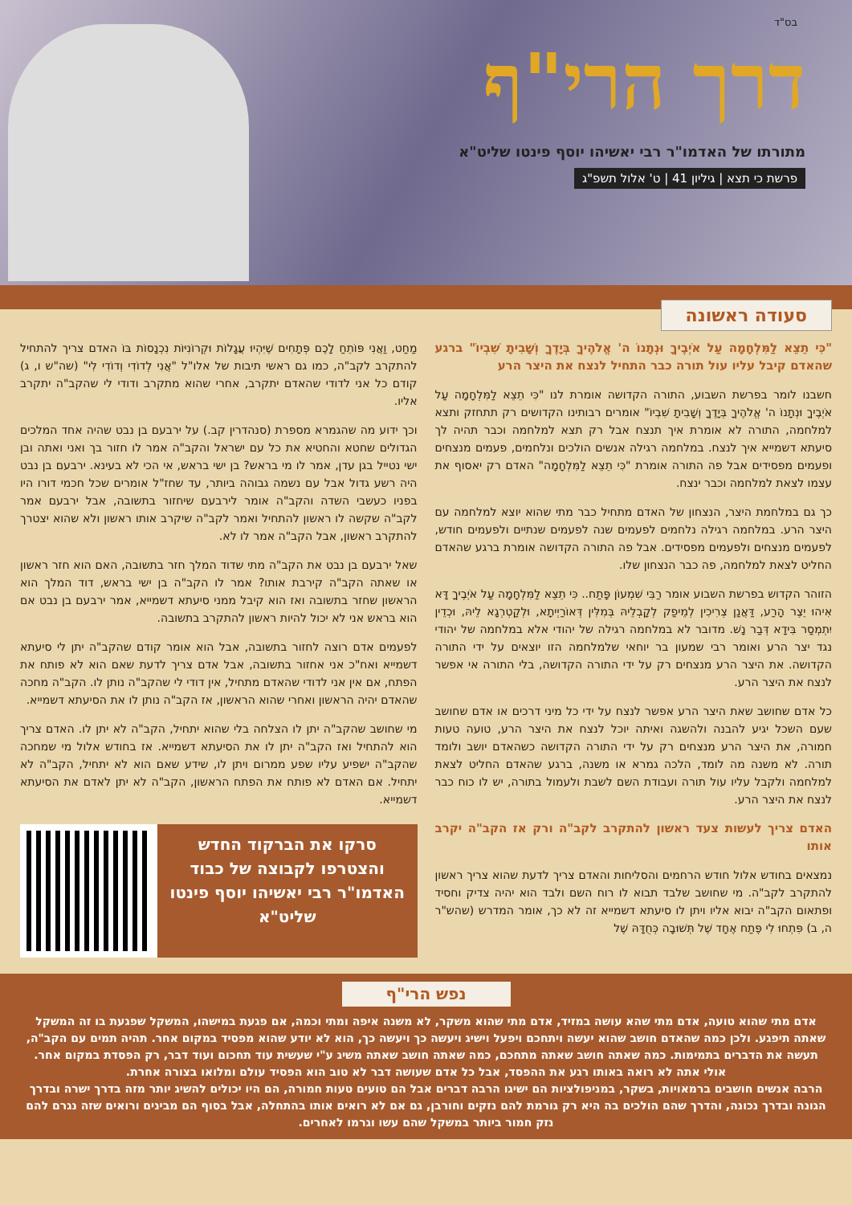בס"ד
דרך הרי"ף
מתורתו של האדמו"ר רבי יאשיהו יוסף פינטו שליט"א
פרשת כי תצא | גיליון 41 | ט' אלול תשפ"ג
סעודה ראשונה
"כִּי תֵצֵא לַמִּלְחָמָה עַל אֹיְבֶיךָ וּנְתָנוֹ ה' אֱלֹהֶיךָ בְּיָדֶךָ וְשָׁבִיתָ שִׁבְיוֹ" ברגע שהאדם קיבל עליו עול תורה כבר התחיל לנצח את היצר הרע
חשבנו לומר בפרשת השבוע, התורה הקדושה אומרת לנו "כִּי תֵצֵא לַמִּלְחָמָה עַל אֹיְבֶיךָ וּנְתָנוֹ ה' אֱלֹהֶיךָ בְּיָדֶךָ וְשָׁבִיתָ שִׁבְיוֹ" אומרים רבותינו הקדושים רק תתחזק ותצא למלחמה, התורה לא אומרת איך תנצח אבל רק תצא למלחמה וכבר תהיה לך סיעתא דשמייא איך לנצח. במלחמה רגילה אנשים הולכים ונלחמים, פעמים מנצחים ופעמים מפסידים אבל פה התורה אומרת "כִּי תֵצֵא לַמִּלְחָמָה" האדם רק יאסוף את עצמו לצאת למלחמה וכבר ינצח.
כך גם במלחמת היצר, הנצחון של האדם מתחיל כבר מתי שהוא יוצא למלחמה עם היצר הרע. במלחמה רגילה נלחמים לפעמים שנה לפעמים שנתיים ולפעמים חודש, לפעמים מנצחים ולפעמים מפסידים. אבל פה התורה הקדושה אומרת ברגע שהאדם החליט לצאת למלחמה, פה כבר הנצחון שלו.
הזוהר הקדוש בפרשת השבוע אומר רַבִּי שִׁמְעוֹן פָּתַח.. כִּי תֵצֵא לַמִּלְחָמָה עַל אֹיְבֶיךָ דָּא אִיהוּ יֵצֶר הָרַע, דַּאֲנַן צְרִיכִין לְמֵיפַק לְקָבְלֵיהּ בְּמִלִּין דְּאוֹרַיְיתָא, וּלְקַטְרְגָא לֵיהּ, וּכְדֵין יִתְמְסַר בִּידָא דְּבַר נָשׁ. מדובר לא במלחמה רגילה של יהודי אלא במלחמה של יהודי נגד יצר הרע ואומר רבי שמעון בר יוחאי שלמלחמה הזו יוצאים על ידי התורה הקדושה. את היצר הרע מנצחים רק על ידי התורה הקדושה, בלי התורה אי אפשר לנצח את היצר הרע.
כל אדם שחושב שאת היצר הרע אפשר לנצח על ידי כל מיני דרכים או אדם שחושב שעם השכל יגיע להבנה ולהשגה ואיתה יוכל לנצח את היצר הרע, טועה טעות חמורה, את היצר הרע מנצחים רק על ידי התורה הקדושה כשהאדם יושב ולומד תורה. לא משנה מה לומד, הלכה גמרא או משנה, ברגע שהאדם החליט לצאת למלחמה ולקבל עליו עול תורה ועבודת השם לשבת ולעמול בתורה, יש לו כוח כבר לנצח את היצר הרע.
האדם צריך לעשות צעד ראשון להתקרב לקב"ה ורק אז הקב"ה יקרב אותו
נמצאים בחודש אלול חודש הרחמים והסליחות והאדם צריך לדעת שהוא צריך ראשון להתקרב לקב"ה. מי שחושב שלבד תבוא לו רוח השם ולבד הוא יהיה צדיק וחסיד ופתאום הקב"ה יבוא אליו ויתן לו סיעתא דשמייא זה לא כך, אומר המדרש (שהש"ר ה, ב) פִּתְחוּ לִי פֶּתַח אֶחָד שֶׁל תְּשׁוּבָה כְּחֻדָּהּ שֶׁל
מַחַט, וַאֲנִי פּוֹתֵחַ לָכֶם פְּתָחִים שֶׁיִּהְיוּ עֲגָלוֹת וּקְרוֹנִיּוֹת נִכְנָסוֹת בּוֹ האדם צריך להתחיל להתקרב לקב"ה, כמו גם ראשי תיבות של אלו"ל "אֲנִי לְדוֹדִי וְדוֹדִי לִי" (שה"ש ו, ג) קודם כל אני לדודי שהאדם יתקרב, אחרי שהוא מתקרב ודודי לי שהקב"ה יתקרב אליו.
וכך ידוע מה שהגמרא מספרת (סנהדרין קב.) על ירבעם בן נבט שהיה אחד המלכים הגדולים שחטא והחטיא את כל עם ישראל והקב"ה אמר לו חזור בך ואני ואתה ובן ישי נטייל בגן עדן, אמר לו מי בראש? בן ישי בראש, אי הכי לא בעינא. ירבעם בן נבט היה רשע גדול אבל עם נשמה גבוהה ביותר, עד שחז"ל אומרים שכל חכמי דורו היו בפניו כעשבי השדה והקב"ה אומר לירבעם שיחזור בתשובה, אבל ירבעם אמר לקב"ה שקשה לו ראשון להתחיל ואמר לקב"ה שיקרב אותו ראשון ולא שהוא יצטרך להתקרב ראשון, אבל הקב"ה אמר לו לא.
שאל ירבעם בן נבט את הקב"ה מתי שדוד המלך חזר בתשובה, האם הוא חזר ראשון או שאתה הקב"ה קירבת אותו? אמר לו הקב"ה בן ישי בראש, דוד המלך הוא הראשון שחזר בתשובה ואז הוא קיבל ממני סיעתא דשמייא, אמר ירבעם בן נבט אם הוא בראש אני לא יכול להיות ראשון להתקרב בתשובה.
לפעמים אדם רוצה לחזור בתשובה, אבל הוא אומר קודם שהקב"ה יתן לי סיעתא דשמייא ואח"כ אני אחזור בתשובה, אבל אדם צריך לדעת שאם הוא לא פותח את הפתח, אם אין אני לדודי שהאדם מתחיל, אין דודי לי שהקב"ה נותן לו. הקב"ה מחכה שהאדם יהיה הראשון ואחרי שהוא הראשון, אז הקב"ה נותן לו את הסיעתא דשמייא.
מי שחושב שהקב"ה יתן לו הצלחה בלי שהוא יתחיל, הקב"ה לא יתן לו. האדם צריך הוא להתחיל ואז הקב"ה יתן לו את הסיעתא דשמייא. אז בחודש אלול מי שמחכה שהקב"ה ישפיע עליו שפע ממרום ויתן לו, שידע שאם הוא לא יתחיל, הקב"ה לא יתחיל. אם האדם לא פותח את הפתח הראשון, הקב"ה לא יתן לאדם את הסיעתא דשמייא.
סרקו את הברקוד החדש והצטרפו לקבוצה של כבוד האדמו"ר רבי יאשיהו יוסף פינטו שליט"א
נפש הרי"ף
אדם מתי שהוא טועה, אדם מתי שהא עושה במזיד, אדם מתי שהוא משקר, לא משנה איפה ומתי וכמה, אם פגעת במישהו, המשקל שפגעת בו זה המשקל שאתה תיפגע. ולכן כמה שהאדם חושב שהוא יעשה ויתחכם ויפעל וישיג ויעשה כך ויעשה כך, הוא לא יודע שהוא מפסיד במקום אחר. תהיה תמים עם הקב"ה, תעשה את הדברים בתמימות. כמה שאתה חושב שאתה מתחכם, כמה שאתה חושב שאתה משיג ע"י שעשית עוד תחכום ועוד דבר, רק הפסדת במקום אחר. אולי אתה לא רואה באותו רגע את ההפסד, אבל כל אדם שעושה דבר לא טוב הוא הפסיד עולם ומלואו בצורה אחרת.
הרבה אנשים חושבים ברמאויות, בשקר, במניפולציות הם ישיגו הרבה דברים אבל הם טועים טעות חמורה, הם היו יכולים להשיג יותר מזה בדרך ישרה ובדרך הגונה ובדרך נכונה, והדרך שהם הולכים בה היא רק גורמת להם נזקים וחורבן, גם אם לא רואים אותו בהתחלה, אבל בסוף הם מבינים ורואים שזה נגרם להם נזק חמור ביותר במשקל שהם עשו וגרמו לאחרים.